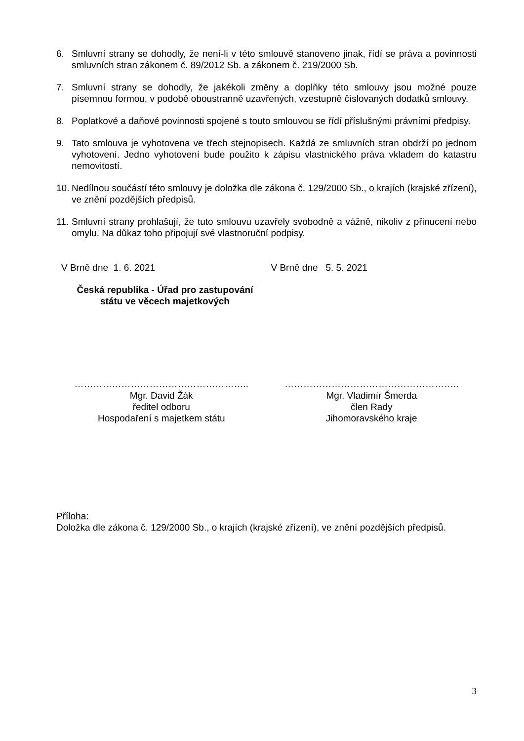6. Smluvní strany se dohodly, že není-li v této smlouvě stanoveno jinak, řídí se práva a povinnosti smluvních stran zákonem č. 89/2012 Sb. a zákonem č. 219/2000 Sb.
7. Smluvní strany se dohodly, že jakékoli změny a doplňky této smlouvy jsou možné pouze písemnou formou, v podobě oboustranně uzavřených, vzestupně číslovaných dodatků smlouvy.
8. Poplatkové a daňové povinnosti spojené s touto smlouvou se řídí příslušnými právními předpisy.
9. Tato smlouva je vyhotovena ve třech stejnopisech. Každá ze smluvních stran obdrží po jednom vyhotovení. Jedno vyhotovení bude použito k zápisu vlastnického práva vkladem do katastru nemovitostí.
10. Nedílnou součástí této smlouvy je doložka dle zákona č. 129/2000 Sb., o krajích (krajské zřízení), ve znění pozdějších předpisů.
11. Smluvní strany prohlašují, že tuto smlouvu uzavřely svobodně a vážně, nikoliv z přinucení nebo omylu. Na důkaz toho připojují své vlastnoruční podpisy.
V Brně dne 1. 6. 2021 V Brně dne 5. 5. 2021
Česká republika - Úřad pro zastupování státu ve věcech majetkových
………………………………………………..
Mgr. David Žák
ředitel odboru
Hospodaření s majetkem státu
………………………………………………..
Mgr. Vladimír Šmerda
člen Rady
Jihomoravského kraje
Příloha:
Doložka dle zákona č. 129/2000 Sb., o krajích (krajské zřízení), ve znění pozdějších předpisů.
3